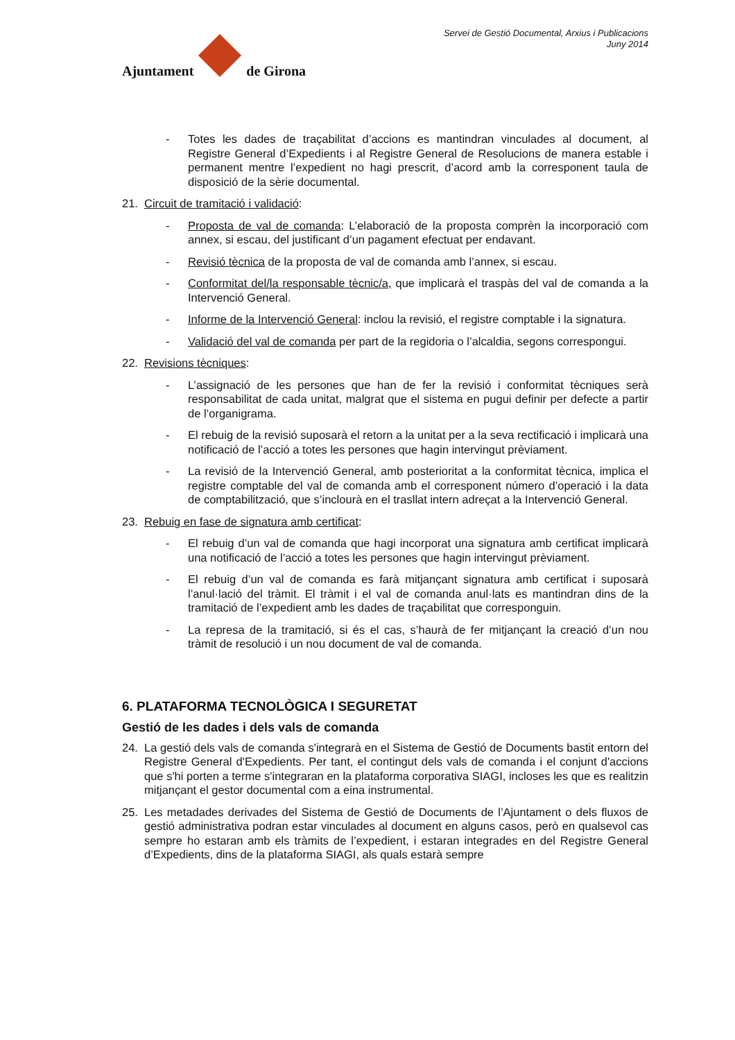Ajuntament
de Girona
Servei de Gestió Documental, Arxius i Publicacions
Juny 2014
- Totes les dades de traçabilitat d’accions es mantindran vinculades al document, al Registre General d’Expedients i al Registre General de Resolucions de manera estable i permanent mentre l’expedient no hagi prescrit, d’acord amb la corresponent taula de disposició de la sèrie documental.
21. Circuit de tramitació i validació:
- Proposta de val de comanda: L’elaboració de la proposta comprèn la incorporació com annex, si escau, del justificant d’un pagament efectuat per endavant.
- Revisió tècnica de la proposta de val de comanda amb l’annex, si escau.
- Conformitat del/la responsable tècnic/a, que implicarà el traspàs del val de comanda a la Intervenció General.
- Informe de la Intervenció General: inclou la revisió, el registre comptable i la signatura.
- Validació del val de comanda per part de la regidoria o l’alcaldia, segons correspongui.
22. Revisions tècniques:
- L’assignació de les persones que han de fer la revisió i conformitat tècniques serà responsabilitat de cada unitat, malgrat que el sistema en pugui definir per defecte a partir de l’organigrama.
- El rebuig de la revisió suposarà el retorn a la unitat per a la seva rectificació i implicarà una notificació de l’acció a totes les persones que hagin intervingut prèviament.
- La revisió de la Intervenció General, amb posterioritat a la conformitat tècnica, implica el registre comptable del val de comanda amb el corresponent número d’operació i la data de comptabilització, que s’inclourà en el trasllat intern adreçat a la Intervenció General.
23. Rebuig en fase de signatura amb certificat:
- El rebuig d’un val de comanda que hagi incorporat una signatura amb certificat implicarà una notificació de l’acció a totes les persones que hagin intervingut prèviament.
- El rebuig d’un val de comanda es farà mitjançant signatura amb certificat i suposarà l’anul·lació del tràmit. El tràmit i el val de comanda anul·lats es mantindran dins de la tramitació de l’expedient amb les dades de traçabilitat que corresponguin.
- La represa de la tramitació, si és el cas, s’haurà de fer mitjançant la creació d’un nou tràmit de resolució i un nou document de val de comanda.
6. PLATAFORMA TECNOLÒGICA I SEGURETAT
Gestió de les dades i dels vals de comanda
24. La gestió dels vals de comanda s'integrarà en el Sistema de Gestió de Documents bastit entorn del Registre General d'Expedients. Per tant, el contingut dels vals de comanda i el conjunt d'accions que s'hi porten a terme s'integraran en la plataforma corporativa SIAGI, incloses les que es realitzin mitjançant el gestor documental com a eina instrumental.
25. Les metadades derivades del Sistema de Gestió de Documents de l’Ajuntament o dels fluxos de gestió administrativa podran estar vinculades al document en alguns casos, però en qualsevol cas sempre ho estaran amb els tràmits de l’expedient, i estaran integrades en del Registre General d’Expedients, dins de la plataforma SIAGI, als quals estarà sempre